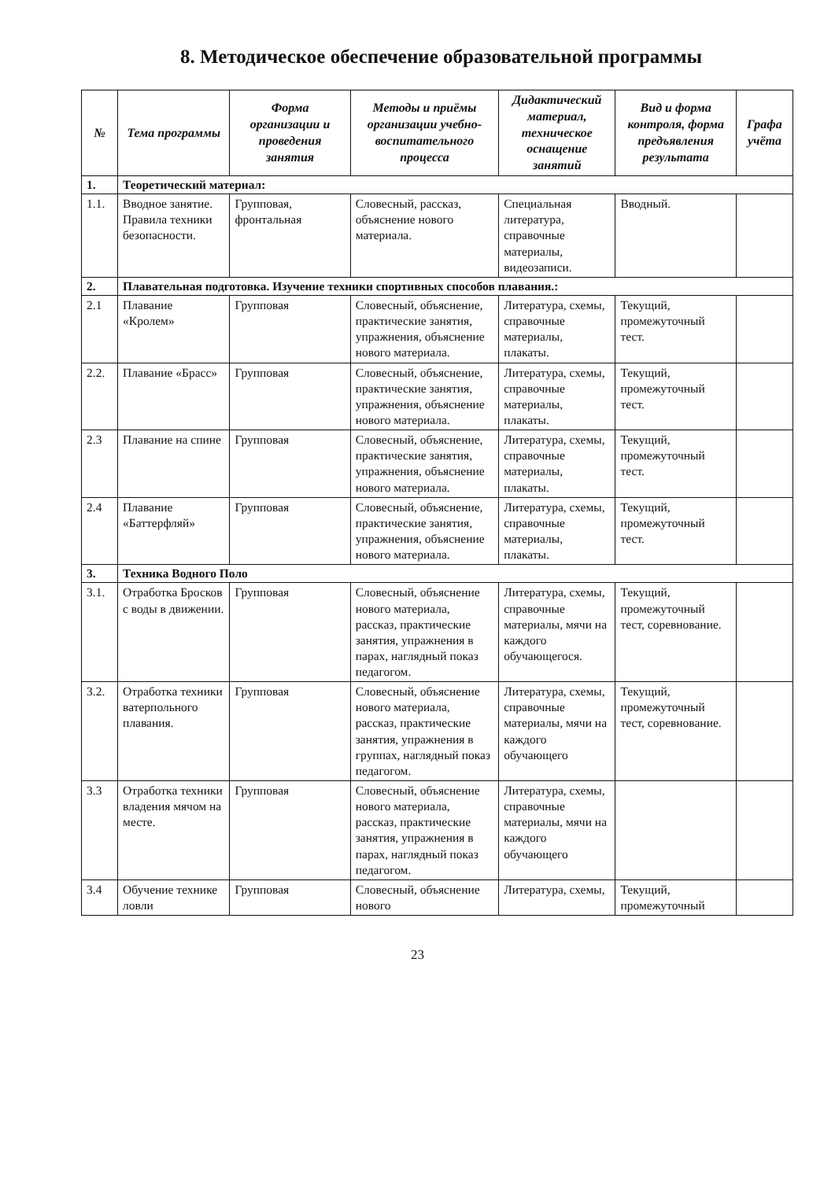8. Методическое обеспечение образовательной программы
| № | Тема программы | Форма организации и проведения занятия | Методы и приёмы организации учебно-воспитательного процесса | Дидактический материал, техническое оснащение занятий | Вид и форма контроля, форма предъявления результата | Графа учёта |
| --- | --- | --- | --- | --- | --- | --- |
| 1. | Теоретический материал: | | | | | |
| 1.1. | Вводное занятие. Правила техники безопасности. | Групповая, фронтальная | Словесный, рассказ, объяснение нового материала. | Специальная литература, справочные материалы, видеозаписи. | Вводный. | |
| 2. | Плавательная подготовка. Изучение техники спортивных способов плавания.: | | | | | |
| 2.1 | Плавание «Кролем» | Групповая | Словесный, объяснение, практические занятия, упражнения, объяснение нового материала. | Литература, схемы, справочные материалы, плакаты. | Текущий, промежуточный тест. | |
| 2.2. | Плавание «Брасс» | Групповая | Словесный, объяснение, практические занятия, упражнения, объяснение нового материала. | Литература, схемы, справочные материалы, плакаты. | Текущий, промежуточный тест. | |
| 2.3 | Плавание на спине | Групповая | Словесный, объяснение, практические занятия, упражнения, объяснение нового материала. | Литература, схемы, справочные материалы, плакаты. | Текущий, промежуточный тест. | |
| 2.4 | Плавание «Баттерфляй» | Групповая | Словесный, объяснение, практические занятия, упражнения, объяснение нового материала. | Литература, схемы, справочные материалы, плакаты. | Текущий, промежуточный тест. | |
| 3. | Техника Водного Поло | | | | | |
| 3.1. | Отработка Бросков с воды в движении. | Групповая | Словесный, объяснение нового материала, рассказ, практические занятия, упражнения в парах, наглядный показ педагогом. | Литература, схемы, справочные материалы, мячи на каждого обучающегося. | Текущий, промежуточный тест, соревнование. | |
| 3.2. | Отработка техники ватерпольного плавания. | Групповая | Словесный, объяснение нового материала, рассказ, практические занятия, упражнения в группах, наглядный показ педагогом. | Литература, схемы, справочные материалы, мячи на каждого обучающего | Текущий, промежуточный тест, соревнование. | |
| 3.3 | Отработка техники владения мячом на месте. | Групповая | Словесный, объяснение нового материала, рассказ, практические занятия, упражнения в парах, наглядный показ педагогом. | Литература, схемы, справочные материалы, мячи на каждого обучающего | | |
| 3.4 | Обучение технике ловли | Групповая | Словесный, объяснение нового | Литература, схемы, | Текущий, промежуточный | |
23